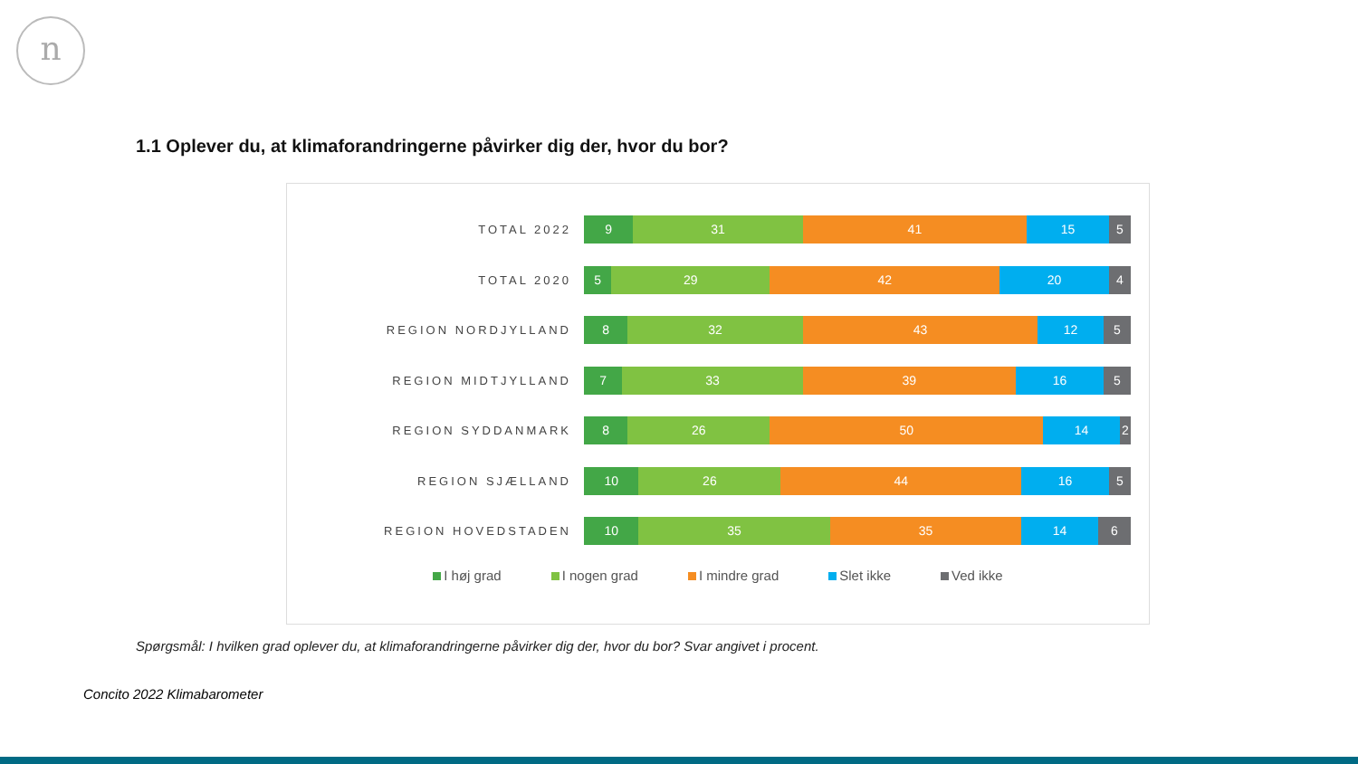n
1.1 Oplever du, at klimaforandringerne påvirker dig der, hvor du bor?
TOTAL 2022
9 31 41 15 5
TOTAL 2020
5 29 42 20 4
REGION NORDJYLLAND
8 32 43 12 5
REGION MIDTJYLLAND
7 33 39 16 5
REGION SYDDANMARK
8 26 50 14 2
REGION SJÆLLAND
10 26 44 16 5
REGION HOVEDSTADEN
10 35 35 14 6
I høj grad I nogen grad I mindre grad Slet ikke Ved ikke
Spørgsmål: I hvilken grad oplever du, at klimaforandringerne påvirker dig der, hvor du bor? Svar angivet i procent.
Concito 2022 Klimabarometer